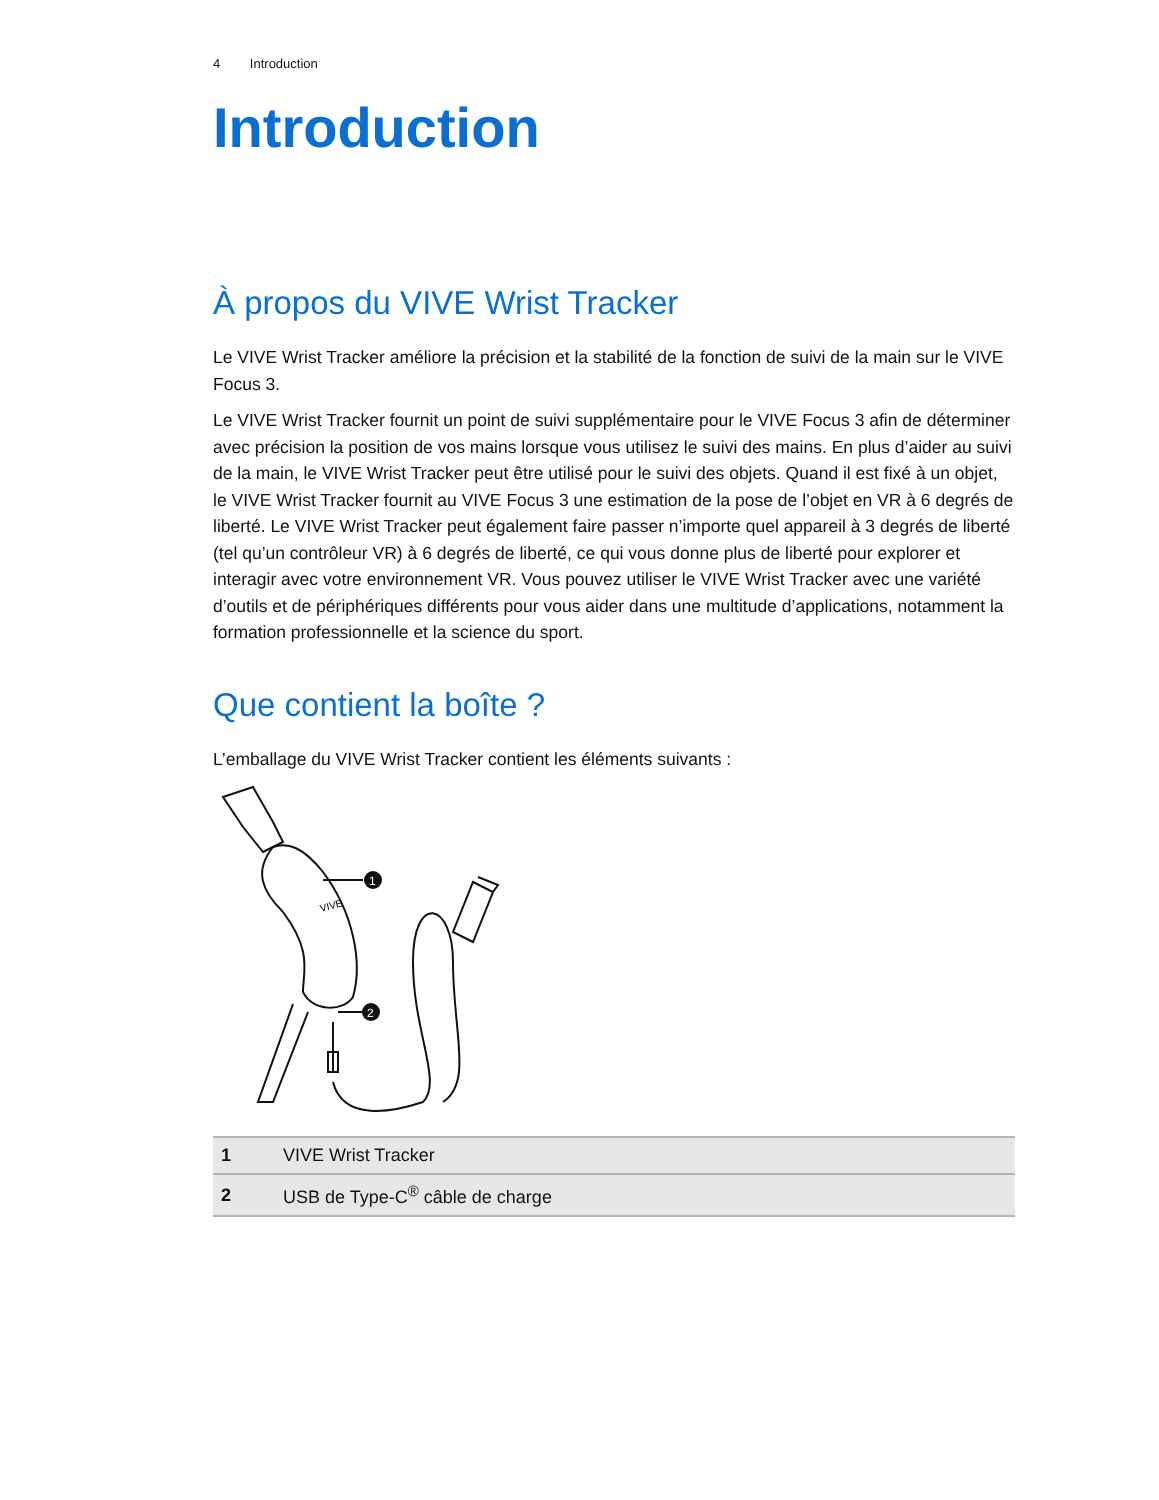4 Introduction
Introduction
À propos du VIVE Wrist Tracker
Le VIVE Wrist Tracker améliore la précision et la stabilité de la fonction de suivi de la main sur le VIVE Focus 3.
Le VIVE Wrist Tracker fournit un point de suivi supplémentaire pour le VIVE Focus 3 afin de déterminer avec précision la position de vos mains lorsque vous utilisez le suivi des mains. En plus d’aider au suivi de la main, le VIVE Wrist Tracker peut être utilisé pour le suivi des objets. Quand il est fixé à un objet, le VIVE Wrist Tracker fournit au VIVE Focus 3 une estimation de la pose de l’objet en VR à 6 degrés de liberté. Le VIVE Wrist Tracker peut également faire passer n’importe quel appareil à 3 degrés de liberté (tel qu’un contrôleur VR) à 6 degrés de liberté, ce qui vous donne plus de liberté pour explorer et interagir avec votre environnement VR. Vous pouvez utiliser le VIVE Wrist Tracker avec une variété d’outils et de périphériques différents pour vous aider dans une multitude d’applications, notamment la formation professionnelle et la science du sport.
Que contient la boîte ?
L’emballage du VIVE Wrist Tracker contient les éléments suivants :
1
2
VIVE
| 1 | VIVE Wrist Tracker |
| 2 | USB de Type-C<sup>®</sup> câble de charge |